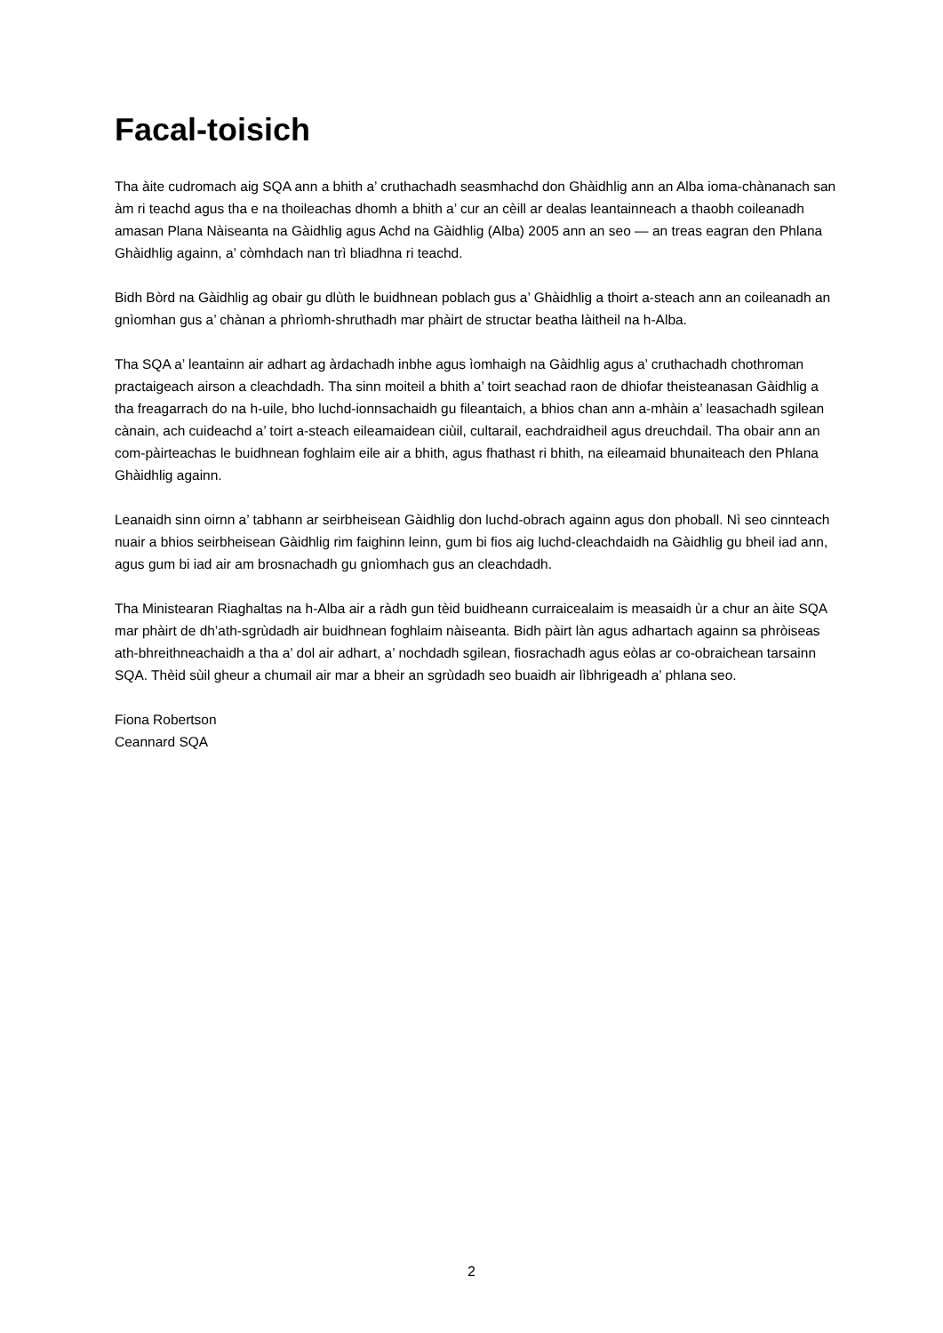Facal-toisich
Tha àite cudromach aig SQA ann a bhith a’ cruthachadh seasmhachd don Ghàidhlig ann an Alba ioma-chànanach san àm ri teachd agus tha e na thoileachas dhomh a bhith a’ cur an cèill ar dealas leantainneach a thaobh coileanadh amasan Plana Nàiseanta na Gàidhlig agus Achd na Gàidhlig (Alba) 2005 ann an seo — an treas eagran den Phlana Ghàidhlig againn, a’ còmhdach nan trì bliadhna ri teachd.
Bidh Bòrd na Gàidhlig ag obair gu dlùth le buidhnean poblach gus a’ Ghàidhlig a thoirt a-steach ann an coileanadh an gnìomhan gus a’ chànan a phrìomh-shruthadh mar phàirt de structar beatha làitheil na h-Alba.
Tha SQA a’ leantainn air adhart ag àrdachadh inbhe agus ìomhaigh na Gàidhlig agus a’ cruthachadh chothroman practaigeach airson a cleachdadh. Tha sinn moiteil a bhith a’ toirt seachad raon de dhiofar theisteanasan Gàidhlig a tha freagarrach do na h-uile, bho luchd-ionnsachaidh gu fileantaich, a bhios chan ann a-mhàin a’ leasachadh sgilean cànain, ach cuideachd a’ toirt a-steach eileamaidean ciùil, cultarail, eachdraidheil agus dreuchdail. Tha obair ann an com-pàirteachas le buidhnean foghlaim eile air a bhith, agus fhathast ri bhith, na eileamaid bhunaiteach den Phlana Ghàidhlig againn.
Leanaidh sinn oirnn a’ tabhann ar seirbheisean Gàidhlig don luchd-obrach againn agus don phoball. Nì seo cinnteach nuair a bhios seirbheisean Gàidhlig rim faighinn leinn, gum bi fios aig luchd-cleachdaidh na Gàidhlig gu bheil iad ann, agus gum bi iad air am brosnachadh gu gnìomhach gus an cleachdadh.
Tha Ministearan Riaghaltas na h-Alba air a ràdh gun tèid buidheann curraicealaim is measaidh ùr a chur an àite SQA mar phàirt de dh’ath-sgrùdadh air buidhnean foghlaim nàiseanta. Bidh pàirt làn agus adhartach againn sa phròiseas ath-bhreithneachaidh a tha a’ dol air adhart, a’ nochdadh sgilean, fiosrachadh agus eòlas ar co-obraichean tarsainn SQA. Thèid sùil gheur a chumail air mar a bheir an sgrùdadh seo buaidh air lìbhrigeadh a’ phlana seo.
Fiona Robertson
Ceannard SQA
2